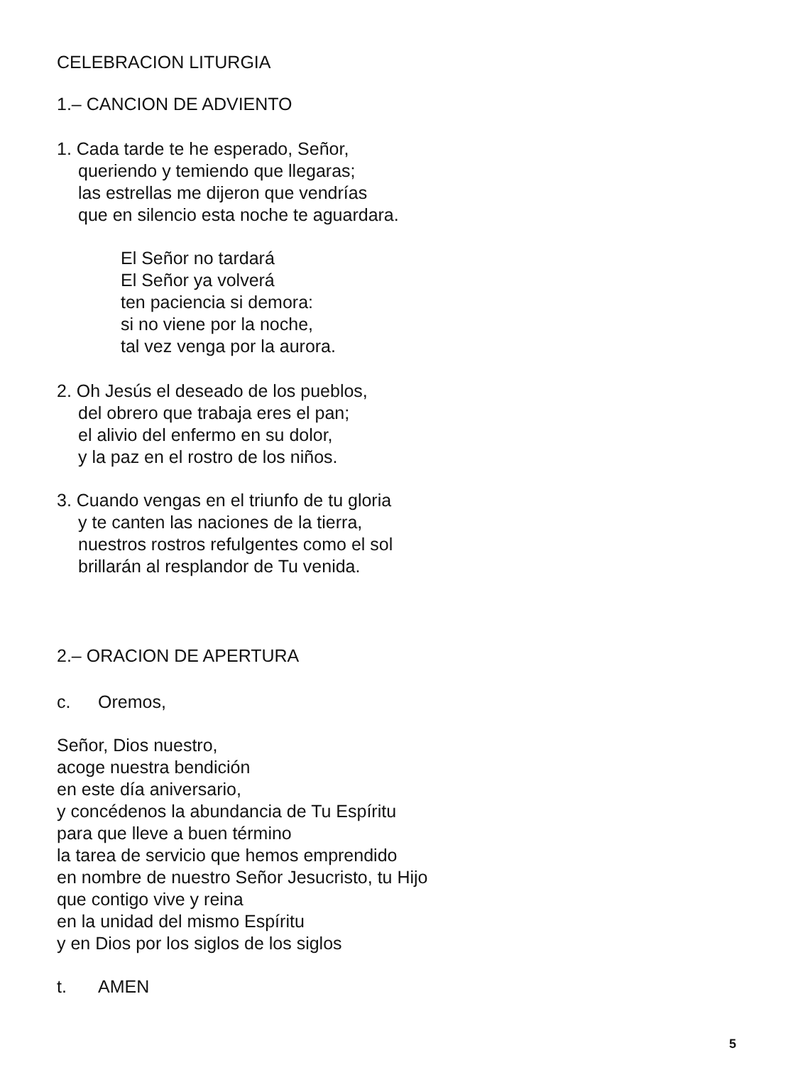CELEBRACION LITURGIA
1.– CANCION DE ADVIENTO
1. Cada tarde te he esperado, Señor,
queriendo y temiendo que llegaras;
las estrellas me dijeron que vendrías
que en silencio esta noche te aguardara.
El Señor no tardará
El Señor ya volverá
ten paciencia si demora:
si no viene por la noche,
tal vez venga por la aurora.
2. Oh Jesús el deseado de los pueblos,
del obrero que trabaja eres el pan;
el alivio del enfermo en su dolor,
y la paz en el rostro de los niños.
3. Cuando vengas en el triunfo de tu gloria
y te canten las naciones de la tierra,
nuestros rostros refulgentes como el sol
brillarán al resplandor de Tu venida.
2.– ORACION DE APERTURA
c. Oremos,
Señor, Dios nuestro,
acoge nuestra bendición
en este día aniversario,
y concédenos la abundancia de Tu Espíritu
para que lleve a buen término
la tarea de servicio que hemos emprendido
en nombre de nuestro Señor Jesucristo, tu Hijo
que contigo vive y reina
en la unidad del mismo Espíritu
y en Dios por los siglos de los siglos
t. AMEN
5